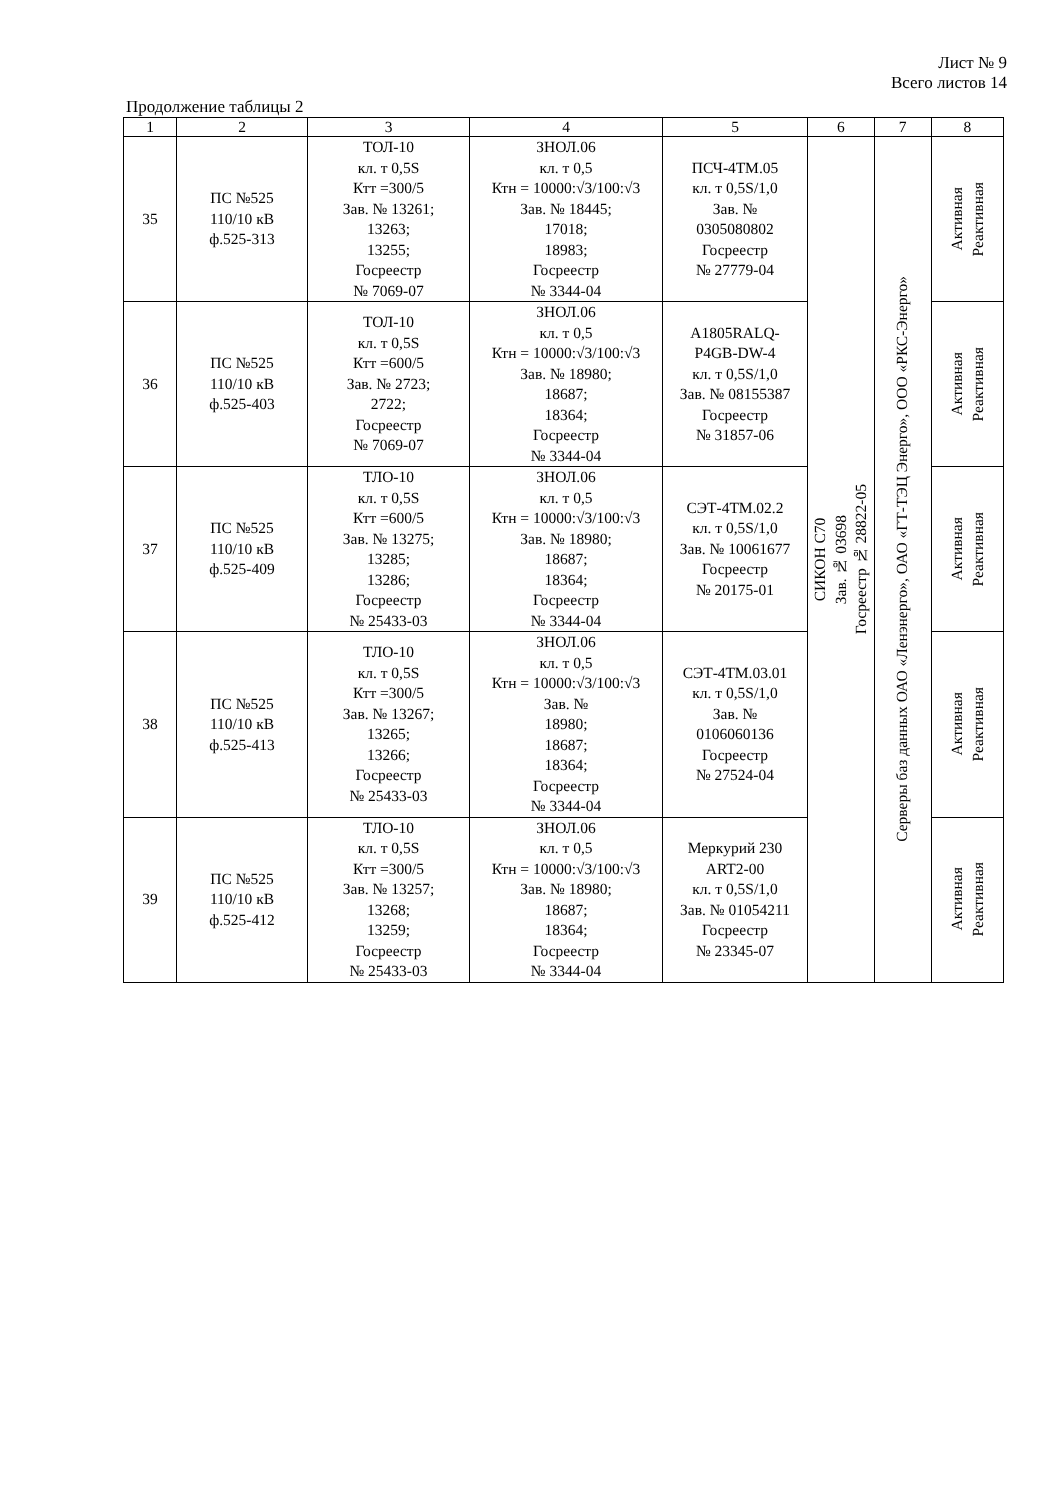Лист № 9
Всего листов 14
Продолжение таблицы 2
| 1 | 2 | 3 | 4 | 5 | 6 | 7 | 8 |
| --- | --- | --- | --- | --- | --- | --- | --- |
| 35 | ПС №525 110/10 кВ ф.525-313 | ТОЛ-10 кл. т 0,5S Ктт =300/5 Зав. № 13261; 13263; 13255; Госреестр № 7069-07 | ЗНОЛ.06 кл. т 0,5 Ктн = 10000:√3/100:√3 Зав. № 18445; 17018; 18983; Госреестр № 3344-04 | ПСЧ-4ТМ.05 кл. т 0,5S/1,0 Зав. № 0305080802 Госреестр № 27779-04 | СИКОН С70 Зав. № 03698 Госреестр № 28822-05 | Серверы баз данных ОАО «Ленэнерго», ОАО «ГТ-ТЭЦ Энерго», ООО «РКС-Энерго» | Активная Реактивная |
| 36 | ПС №525 110/10 кВ ф.525-403 | ТОЛ-10 кл. т 0,5S Ктт =600/5 Зав. № 2723; 2722; Госреестр № 7069-07 | ЗНОЛ.06 кл. т 0,5 Ктн = 10000:√3/100:√3 Зав. № 18980; 18687; 18364; Госреестр № 3344-04 | A1805RALQ- P4GB-DW-4 кл. т 0,5S/1,0 Зав. № 08155387 Госреестр № 31857-06 | | | Активная Реактивная |
| 37 | ПС №525 110/10 кВ ф.525-409 | ТЛО-10 кл. т 0,5S Ктт =600/5 Зав. № 13275; 13285; 13286; Госреестр № 25433-03 | ЗНОЛ.06 кл. т 0,5 Ктн = 10000:√3/100:√3 Зав. № 18980; 18687; 18364; Госреестр № 3344-04 | СЭТ-4ТМ.02.2 кл. т 0,5S/1,0 Зав. № 10061677 Госреестр № 20175-01 | | | Активная Реактивная |
| 38 | ПС №525 110/10 кВ ф.525-413 | ТЛО-10 кл. т 0,5S Ктт =300/5 Зав. № 13267; 13265; 13266; Госреестр № 25433-03 | ЗНОЛ.06 кл. т 0,5 Ктн = 10000:√3/100:√3 Зав. № 18980; 18687; 18364; Госреестр № 3344-04 | СЭТ-4ТМ.03.01 кл. т 0,5S/1,0 Зав. № 0106060136 Госреестр № 27524-04 | | | Активная Реактивная |
| 39 | ПС №525 110/10 кВ ф.525-412 | ТЛО-10 кл. т 0,5S Ктт =300/5 Зав. № 13257; 13268; 13259; Госреестр № 25433-03 | ЗНОЛ.06 кл. т 0,5 Ктн = 10000:√3/100:√3 Зав. № 18980; 18687; 18364; Госреестр № 3344-04 | Меркурий 230 ART2-00 кл. т 0,5S/1,0 Зав. № 01054211 Госреестр № 23345-07 | | | Активная Реактивная |